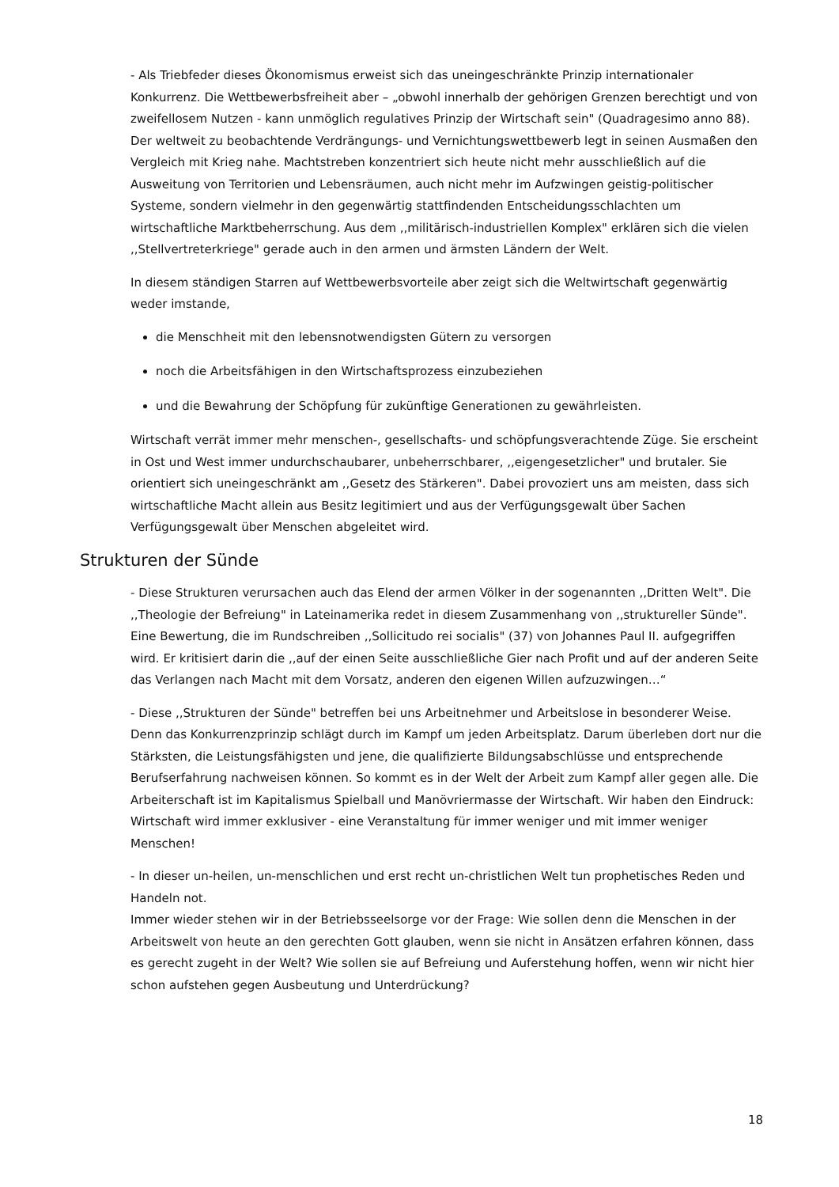- Als Triebfeder dieses Ökonomismus erweist sich das uneingeschränkte Prinzip internationaler Konkurrenz. Die Wettbewerbsfreiheit aber – „obwohl innerhalb der gehörigen Grenzen berechtigt und von zweifellosem Nutzen - kann unmöglich regulatives Prinzip der Wirtschaft sein" (Quadragesimo anno 88). Der weltweit zu beobachtende Verdrängungs- und Vernichtungswettbewerb legt in seinen Ausmaßen den Vergleich mit Krieg nahe. Machtstreben konzentriert sich heute nicht mehr ausschließlich auf die Ausweitung von Territorien und Lebensräumen, auch nicht mehr im Aufzwingen geistig-politischer Systeme, sondern vielmehr in den gegenwärtig stattfindenden Entscheidungsschlachten um wirtschaftliche Marktbeherrschung. Aus dem ,,militärisch-industriellen Komplex" erklären sich die vielen ,,Stellvertreterkriege" gerade auch in den armen und ärmsten Ländern der Welt.
In diesem ständigen Starren auf Wettbewerbsvorteile aber zeigt sich die Weltwirtschaft gegenwärtig weder imstande,
die Menschheit mit den lebensnotwendigsten Gütern zu versorgen
noch die Arbeitsfähigen in den Wirtschaftsprozess einzubeziehen
und die Bewahrung der Schöpfung für zukünftige Generationen zu gewährleisten.
Wirtschaft verrät immer mehr menschen-, gesellschafts- und schöpfungsverachtende Züge. Sie erscheint in Ost und West immer undurchschaubarer, unbeherrschbarer, ,,eigengesetzlicher" und brutaler. Sie orientiert sich uneingeschränkt am ,,Gesetz des Stärkeren". Dabei provoziert uns am meisten, dass sich wirtschaftliche Macht allein aus Besitz legitimiert und aus der Verfügungsgewalt über Sachen Verfügungsgewalt über Menschen abgeleitet wird.
Strukturen der Sünde
- Diese Strukturen verursachen auch das Elend der armen Völker in der sogenannten ,,Dritten Welt". Die ,,Theologie der Befreiung" in Lateinamerika redet in diesem Zusammenhang von ,,struktureller Sünde". Eine Bewertung, die im Rundschreiben ,,Sollicitudo rei socialis" (37) von Johannes Paul II. aufgegriffen wird. Er kritisiert darin die ,,auf der einen Seite ausschließliche Gier nach Profit und auf der anderen Seite das Verlangen nach Macht mit dem Vorsatz, anderen den eigenen Willen aufzuzwingen…“
- Diese ,,Strukturen der Sünde" betreffen bei uns Arbeitnehmer und Arbeitslose in besonderer Weise. Denn das Konkurrenzprinzip schlägt durch im Kampf um jeden Arbeitsplatz. Darum überleben dort nur die Stärksten, die Leistungsfähigsten und jene, die qualifizierte Bildungsabschlüsse und entsprechende Berufserfahrung nachweisen können. So kommt es in der Welt der Arbeit zum Kampf aller gegen alle. Die Arbeiterschaft ist im Kapitalismus Spielball und Manövriermasse der Wirtschaft. Wir haben den Eindruck: Wirtschaft wird immer exklusiver - eine Veranstaltung für immer weniger und mit immer weniger Menschen!
- In dieser un-heilen, un-menschlichen und erst recht un-christlichen Welt tun prophetisches Reden und Handeln not.
Immer wieder stehen wir in der Betriebsseelsorge vor der Frage: Wie sollen denn die Menschen in der Arbeitswelt von heute an den gerechten Gott glauben, wenn sie nicht in Ansätzen erfahren können, dass es gerecht zugeht in der Welt? Wie sollen sie auf Befreiung und Auferstehung hoffen, wenn wir nicht hier schon aufstehen gegen Ausbeutung und Unterdrückung?
18